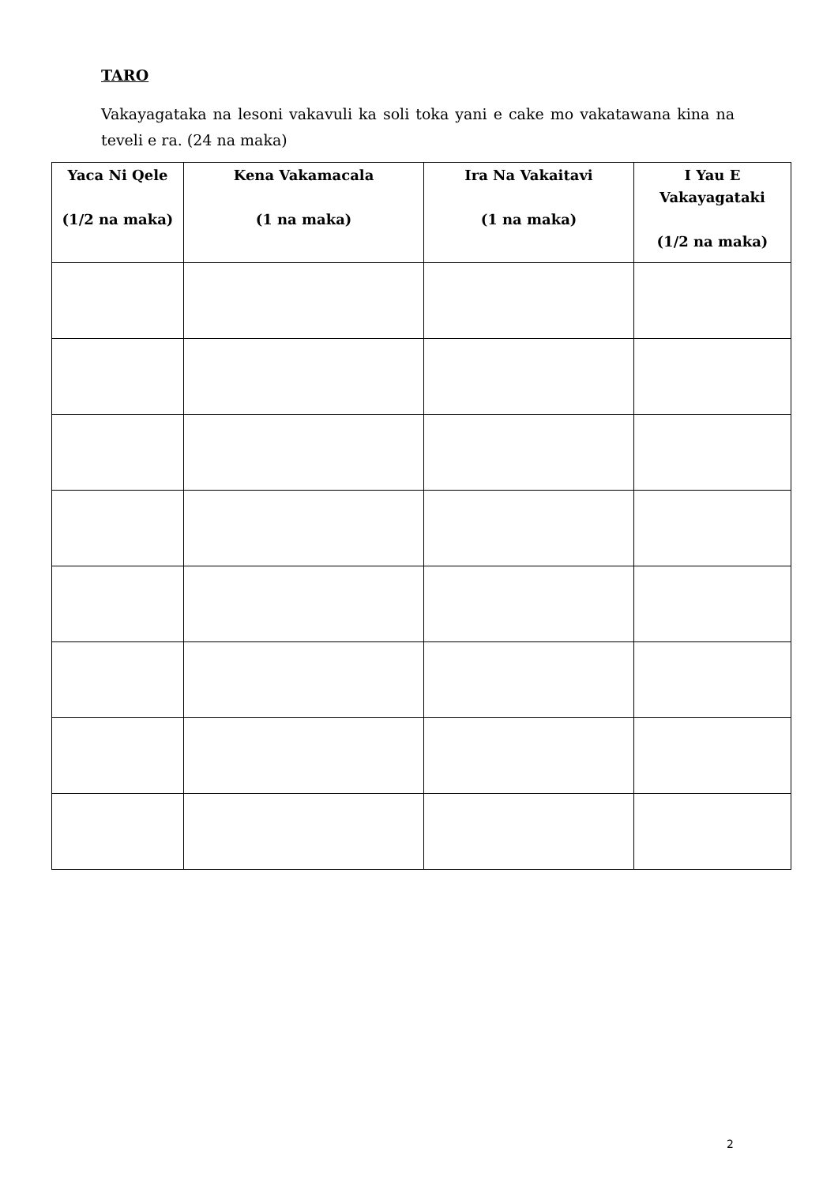TARO
Vakayagataka na lesoni vakavuli ka soli toka yani e cake mo vakatawana kina na teveli e ra. (24 na maka)
| Yaca Ni Qele (1/2 na maka) | Kena Vakamacala (1 na maka) | Ira Na Vakaitavi (1 na maka) | I Yau E Vakayagataki (1/2 na maka) |
| --- | --- | --- | --- |
2